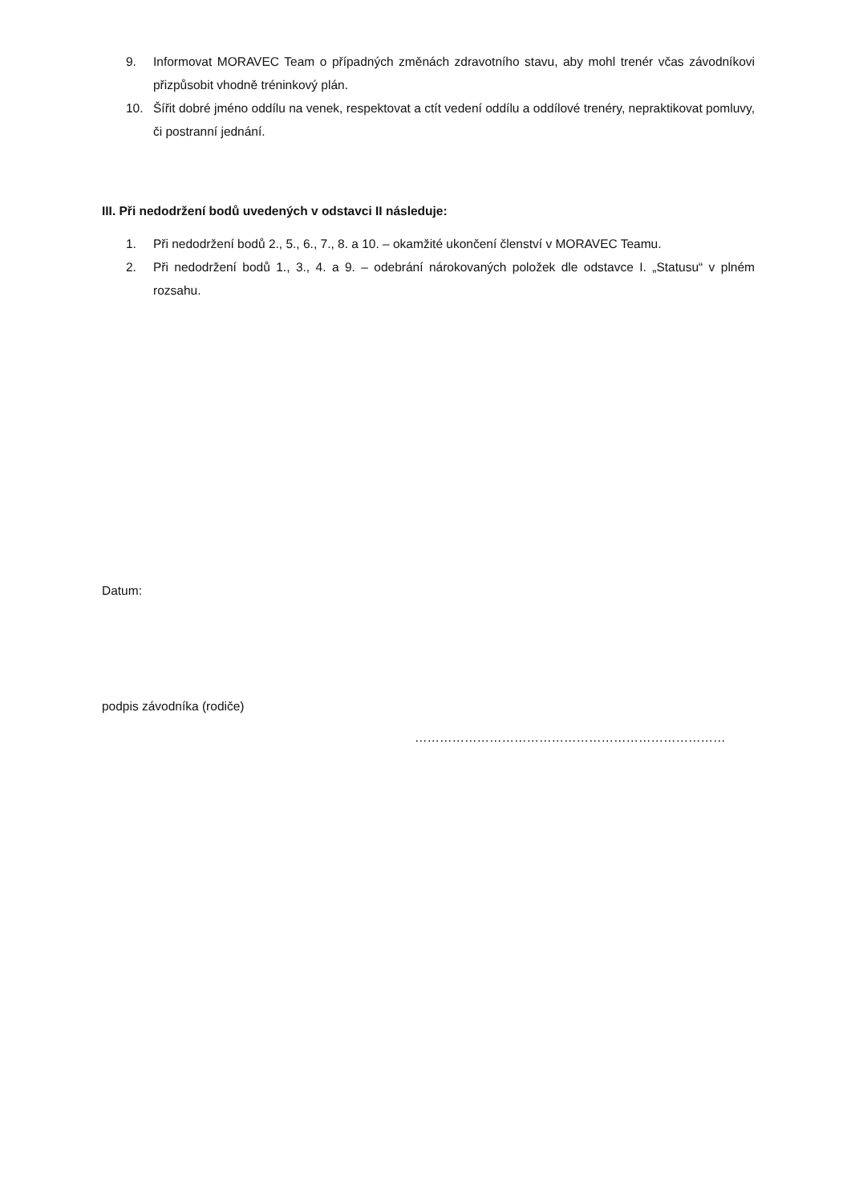9. Informovat MORAVEC Team o případných změnách zdravotního stavu, aby mohl trenér včas závodníkovi přizpůsobit vhodně tréninkový plán.
10. Šířit dobré jméno oddílu na venek, respektovat a ctít vedení oddílu a oddílové trenéry, nepraktikovat pomluvy, či postranní jednání.
III. Při nedodržení bodů uvedených v odstavci II následuje:
1. Při nedodržení bodů 2., 5., 6., 7., 8. a 10. – okamžité ukončení členství v MORAVEC Teamu.
2. Při nedodržení bodů 1., 3., 4. a 9. – odebrání nárokovaných položek dle odstavce I. „Statusu“ v plném rozsahu.
Datum:
podpis závodníka (rodiče)
…………………………………………………………………